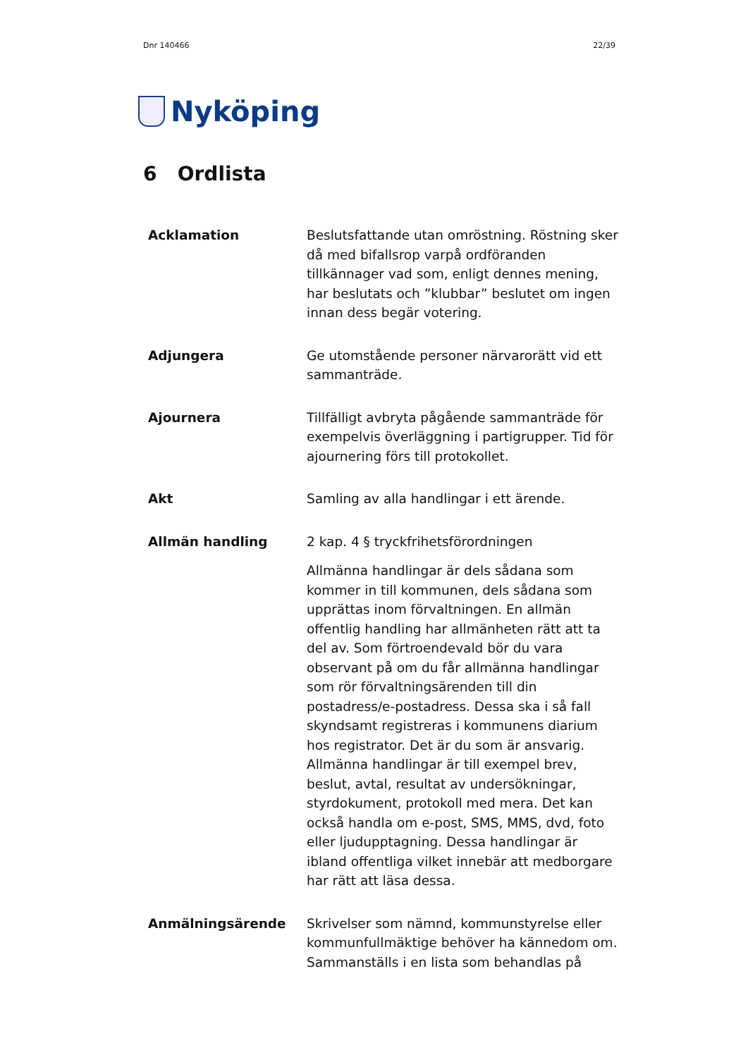Dnr 140466 22/39
Nyköping
6 Ordlista
| Acklamation | Beslutsfattande utan omröstning. Röstning sker då med bifallsrop varpå ordföranden tillkännager vad som, enligt dennes mening, har beslutats och ”klubbar” beslutet om ingen innan dess begär votering. |
| Adjungera | Ge utomstående personer närvarorätt vid ett sammanträde. |
| Ajournera | Tillfälligt avbryta pågående sammanträde för exempelvis överläggning i partigrupper. Tid för ajournering förs till protokollet. |
| Akt | Samling av alla handlingar i ett ärende. |
| Allmän handling | 2 kap. 4 § tryckfrihetsförordningen Allmänna handlingar är dels sådana som kommer in till kommunen, dels sådana som upprättas inom förvaltningen. En allmän offentlig handling har allmänheten rätt att ta del av. Som förtroendevald bör du vara observant på om du får allmänna handlingar som rör förvaltningsärenden till din postadress/e-postadress. Dessa ska i så fall skyndsamt registreras i kommunens diarium hos registrator. Det är du som är ansvarig. Allmänna handlingar är till exempel brev, beslut, avtal, resultat av undersökningar, styrdokument, protokoll med mera. Det kan också handla om e-post, SMS, MMS, dvd, foto eller ljudupptagning. Dessa handlingar är ibland offentliga vilket innebär att medborgare har rätt att läsa dessa. |
| Anmälningsärende | Skrivelser som nämnd, kommunstyrelse eller kommunfullmäktige behöver ha kännedom om. Sammanställs i en lista som behandlas på |